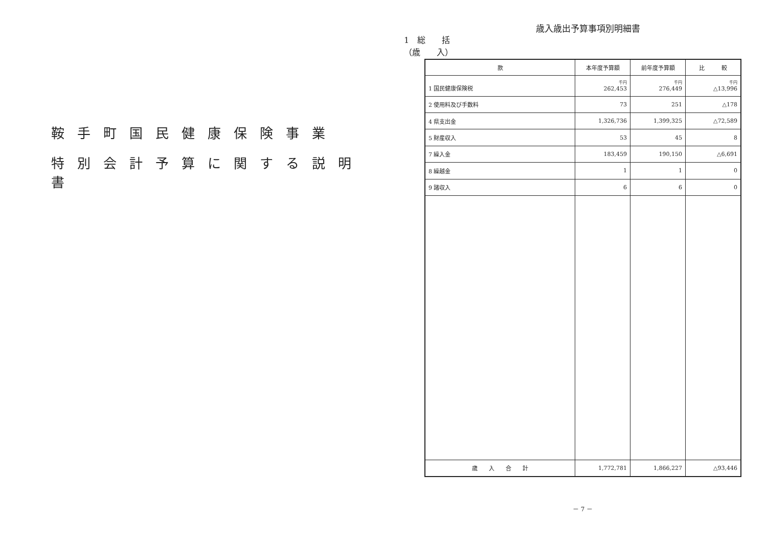鞍手町国民健康保険事業
特別会計予算に関する説明書
歳入歳出予算事項別明細書
1　総　　括
（歳　　入）
| 款 | 本年度予算額 | 前年度予算額 | 比 較 |
| --- | --- | --- | --- |
| 1 国民健康保険税 | 千円 262,453 | 千円 276,449 | 千円 △13,996 |
| 2 使用料及び手数料 | 73 | 251 | △178 |
| 4 県支出金 | 1,326,736 | 1,399,325 | △72,589 |
| 5 財産収入 | 53 | 45 | 8 |
| 7 繰入金 | 183,459 | 190,150 | △6,691 |
| 8 繰越金 | 1 | 1 | 0 |
| 9 諸収入 | 6 | 6 | 0 |
| 歳 入 合 計 | 1,772,781 | 1,866,227 | △93,446 |
－ 7 －